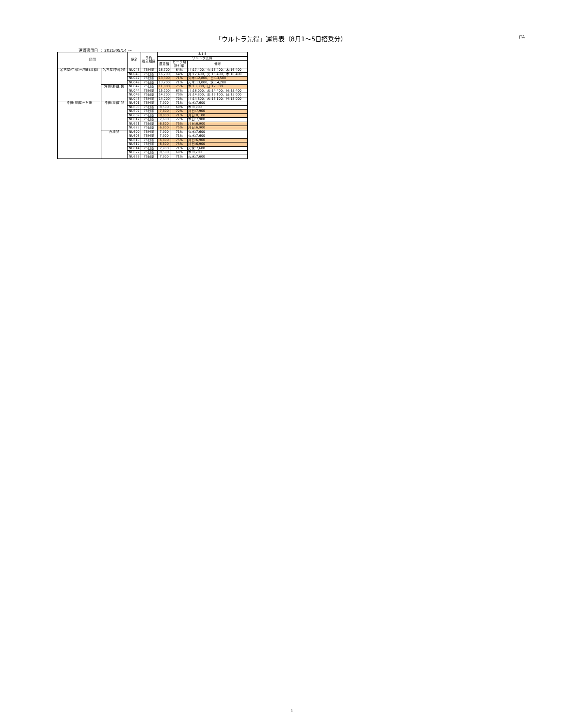「ウルトラ先得」運賃表（8月1～5日搭乗分） JTA
運賃適用日 ： 2021/05/14 ～
| 区間 | | 便名 | 予約 購入期限 | 8/1-5 | | |
| --- | --- | --- | --- | --- | --- | --- |
| | | | | ウルトラ先得 | | |
| | | | | 運賃額 | ピーク期 割引率 | 備考 |
| 名古屋(中部)=沖縄(那覇) | 名古屋(中部)発 | NU043 | 75日前 | 16,700 | 64% | 月:17,400、火:15,400、木:16,400 |
| | | NU045 | 75日前 | 16,700 | 64% | 月:17,400、火:15,400、木:16,400 |
| | | NU047 | 75日前 | 13,300 | 71% | 火木:12,800、日:13,500 |
| | | NU049 | 75日前 | 13,700 | 71% | 火木:13,000、水:14,200 |
| | 沖縄(那覇)発 | NU042 | 75日前 | 11,800 | 75% | 木:13,300、日:12,500 |
| | | NU044 | 75日前 | 15,200 | 67% | 月:16,000、水:14,400、日:15,400 |
| | | NU046 | 75日前 | 14,200 | 70% | 月:14,800、水:13,100、日:15,000 |
| | | NU048 | 75日前 | 14,200 | 70% | 月:14,800、水:13,100、日:15,000 |
| 沖縄(那覇)=石垣 | 沖縄(那覇)発 | NU601 | 75日前 | 7,900 | 71% | 火水:7,600 |
| | | NU605 | 75日前 | 8,500 | 69% | 木:8,900 |
| | | NU607 | 75日前 | 7,800 | 72% | 月日:7,900 |
| | | NU609 | 75日前 | 8,000 | 71% | 月日:8,100 |
| | | NU617 | 75日前 | 7,600 | 72% | 木日:7,900 |
| | | NU621 | 75日前 | 6,800 | 75% | 月日:6,900 |
| | | NU625 | 75日前 | 6,800 | 75% | 月日:6,900 |
| | 石垣発 | NU600 | 75日前 | 7,900 | 71% | 火水:7,600 |
| | | NU608 | 75日前 | 7,900 | 71% | 火水:7,600 |
| | | NU610 | 75日前 | 6,800 | 75% | 月日:6,900 |
| | | NU612 | 75日前 | 6,800 | 75% | 月日:6,900 |
| | | NU614 | 75日前 | 7,900 | 71% | 火水:7,600 |
| | | NU622 | 75日前 | 8,500 | 69% | 木:8,700 |
| | | NU626 | 75日前 | 7,900 | 71% | 火水:7,600 |
1